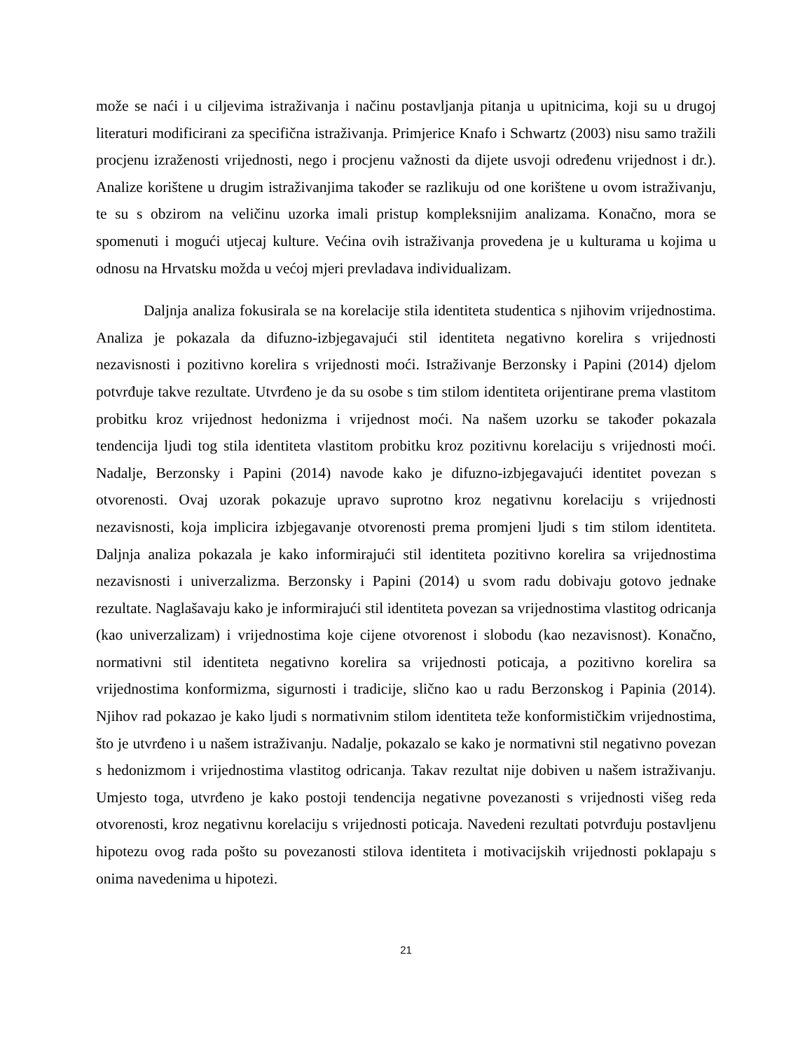može se naći i u ciljevima istraživanja i načinu postavljanja pitanja u upitnicima, koji su u drugoj literaturi modificirani za specifična istraživanja. Primjerice Knafo i Schwartz (2003) nisu samo tražili procjenu izraženosti vrijednosti, nego i procjenu važnosti da dijete usvoji određenu vrijednost i dr.). Analize korištene u drugim istraživanjima također se razlikuju od one korištene u ovom istraživanju, te su s obzirom na veličinu uzorka imali pristup kompleksnijim analizama. Konačno, mora se spomenuti i mogući utjecaj kulture. Većina ovih istraživanja provedena je u kulturama u kojima u odnosu na Hrvatsku možda u većoj mjeri prevladava individualizam.
Daljnja analiza fokusirala se na korelacije stila identiteta studentica s njihovim vrijednostima. Analiza je pokazala da difuzno-izbjegavajući stil identiteta negativno korelira s vrijednosti nezavisnosti i pozitivno korelira s vrijednosti moći. Istraživanje Berzonsky i Papini (2014) djelom potvrđuje takve rezultate. Utvrđeno je da su osobe s tim stilom identiteta orijentirane prema vlastitom probitku kroz vrijednost hedonizma i vrijednost moći. Na našem uzorku se također pokazala tendencija ljudi tog stila identiteta vlastitom probitku kroz pozitivnu korelaciju s vrijednosti moći. Nadalje, Berzonsky i Papini (2014) navode kako je difuzno-izbjegavajući identitet povezan s otvorenosti. Ovaj uzorak pokazuje upravo suprotno kroz negativnu korelaciju s vrijednosti nezavisnosti, koja implicira izbjegavanje otvorenosti prema promjeni ljudi s tim stilom identiteta. Daljnja analiza pokazala je kako informirajući stil identiteta pozitivno korelira sa vrijednostima nezavisnosti i univerzalizma. Berzonsky i Papini (2014) u svom radu dobivaju gotovo jednake rezultate. Naglašavaju kako je informirajući stil identiteta povezan sa vrijednostima vlastitog odricanja (kao univerzalizam) i vrijednostima koje cijene otvorenost i slobodu (kao nezavisnost). Konačno, normativni stil identiteta negativno korelira sa vrijednosti poticaja, a pozitivno korelira sa vrijednostima konformizma, sigurnosti i tradicije, slično kao u radu Berzonskog i Papinia (2014). Njihov rad pokazao je kako ljudi s normativnim stilom identiteta teže konformističkim vrijednostima, što je utvrđeno i u našem istraživanju. Nadalje, pokazalo se kako je normativni stil negativno povezan s hedonizmom i vrijednostima vlastitog odricanja. Takav rezultat nije dobiven u našem istraživanju. Umjesto toga, utvrđeno je kako postoji tendencija negativne povezanosti s vrijednosti višeg reda otvorenosti, kroz negativnu korelaciju s vrijednosti poticaja. Navedeni rezultati potvrđuju postavljenu hipotezu ovog rada pošto su povezanosti stilova identiteta i motivacijskih vrijednosti poklapaju s onima navedenima u hipotezi.
21